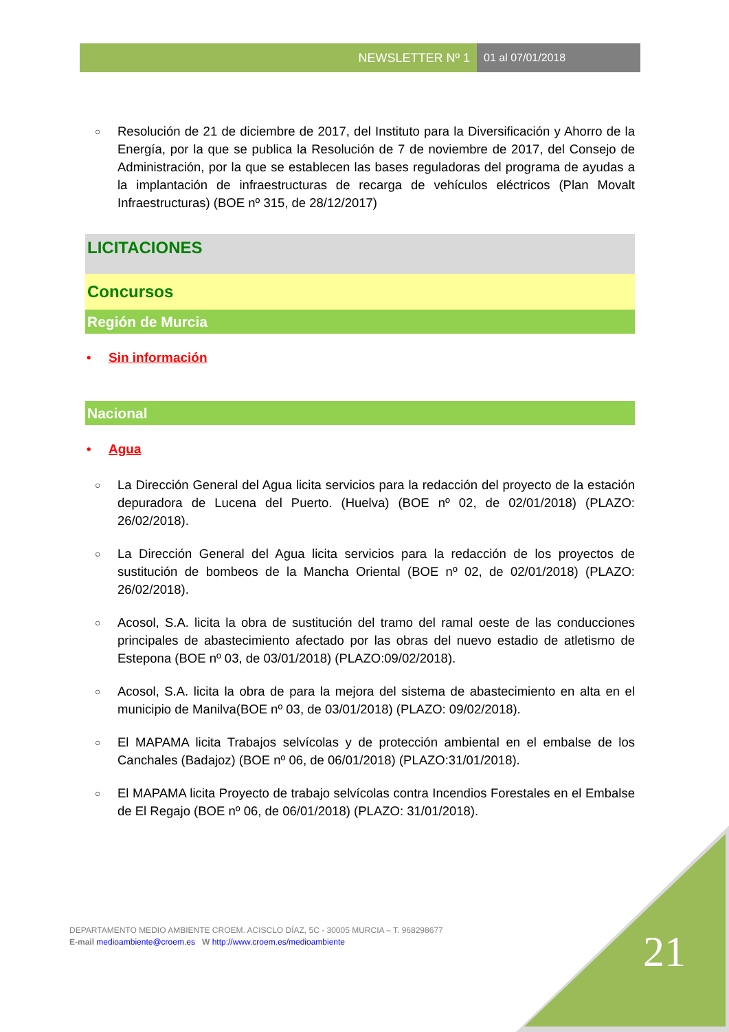NEWSLETTER Nº 1 01 al 07/01/2018
○
Resolución de 21 de diciembre de 2017, del Instituto para la Diversificación y Ahorro de la Energía, por la que se publica la Resolución de 7 de noviembre de 2017, del Consejo de Administración, por la que se establecen las bases reguladoras del programa de ayudas a la implantación de infraestructuras de recarga de vehículos eléctricos (Plan Movalt Infraestructuras) (BOE nº 315, de 28/12/2017)
LICITACIONES
Concursos
Región de Murcia
• Sin información
Nacional
• Agua
○
La Dirección General del Agua licita servicios para la redacción del proyecto de la estación depuradora de Lucena del Puerto. (Huelva) (BOE nº 02, de 02/01/2018) (PLAZO: 26/02/2018).
○
La Dirección General del Agua licita servicios para la redacción de los proyectos de sustitución de bombeos de la Mancha Oriental (BOE nº 02, de 02/01/2018) (PLAZO: 26/02/2018).
○
Acosol, S.A. licita la obra de sustitución del tramo del ramal oeste de las conducciones principales de abastecimiento afectado por las obras del nuevo estadio de atletismo de Estepona (BOE nº 03, de 03/01/2018) (PLAZO:09/02/2018).
○
Acosol, S.A. licita la obra de para la mejora del sistema de abastecimiento en alta en el municipio de Manilva(BOE nº 03, de 03/01/2018) (PLAZO: 09/02/2018).
○
El MAPAMA licita Trabajos selvícolas y de protección ambiental en el embalse de los Canchales (Badajoz) (BOE nº 06, de 06/01/2018) (PLAZO:31/01/2018).
○
El MAPAMA licita Proyecto de trabajo selvícolas contra Incendios Forestales en el Embalse de El Regajo (BOE nº 06, de 06/01/2018) (PLAZO: 31/01/2018).
DEPARTAMENTO MEDIO AMBIENTE CROEM. ACISCLO DÍAZ, 5C - 30005 MURCIA – T. 968298677
E-mail medioambiente@croem.es W http://www.croem.es/medioambiente
21